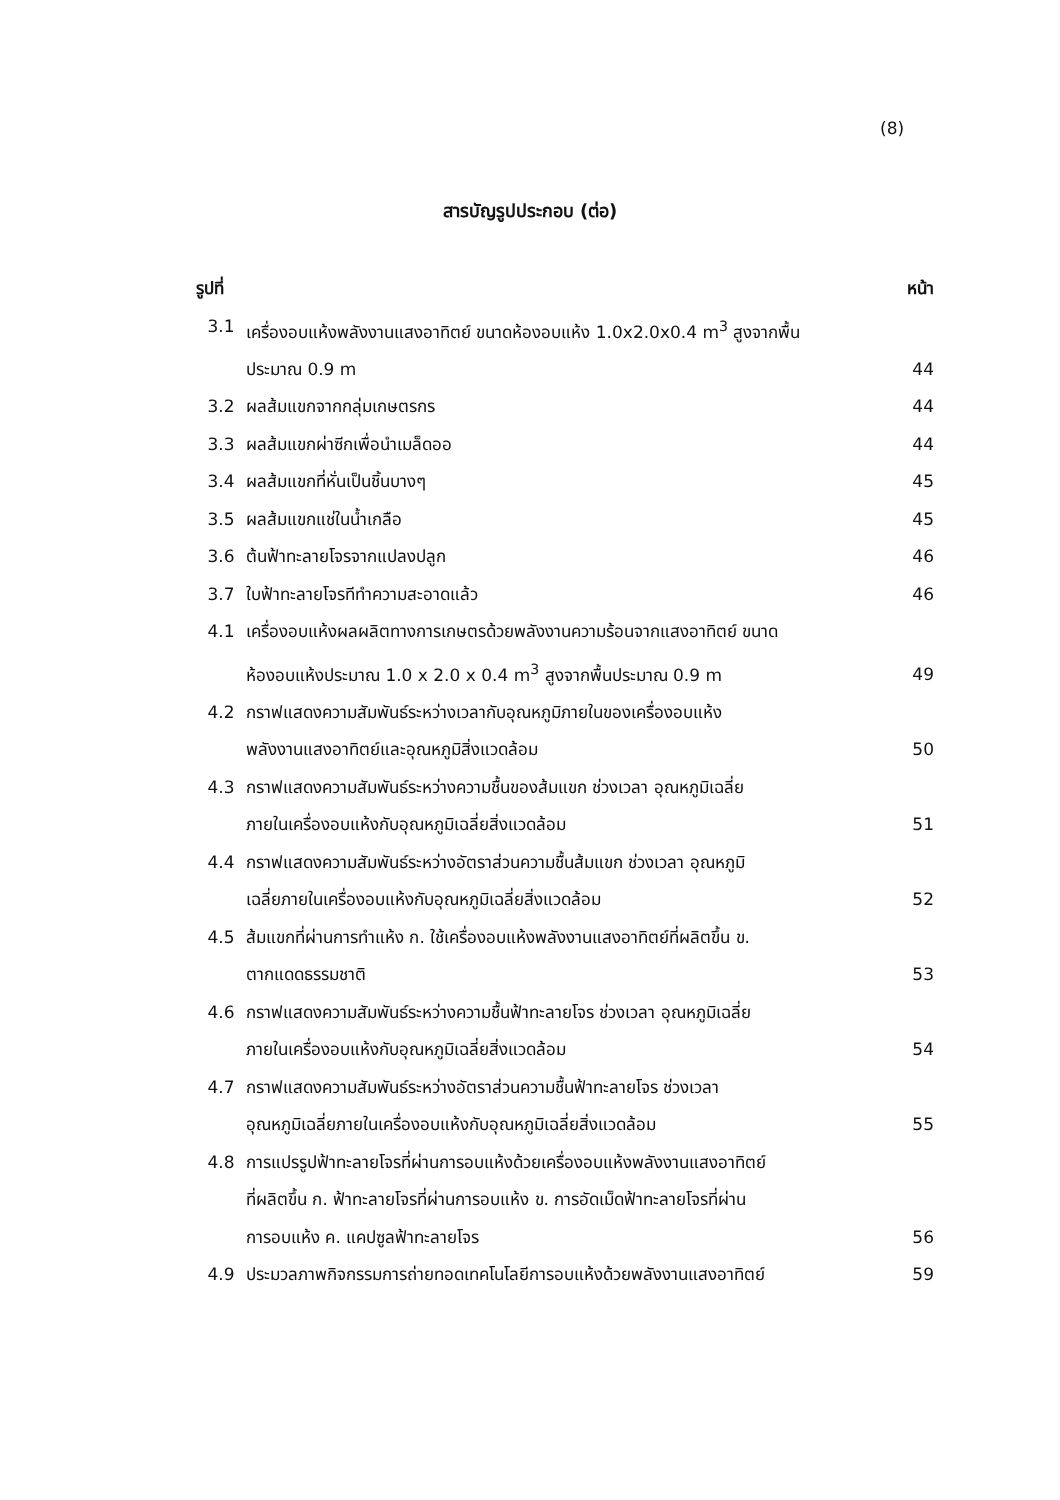(8)
สารบัญรูปประกอบ (ต่อ)
| รูปที่ | | หน้า |
| --- | --- | --- |
| 3.1 | เครื่องอบแห้งพลังงานแสงอาทิตย์ ขนาดห้องอบแห้ง 1.0x2.0x0.4 m<sup>3</sup> สูงจากพื้น ประมาณ 0.9 m | 44 |
| 3.2 | ผลส้มแขกจากกลุ่มเกษตรกร | 44 |
| 3.3 | ผลส้มแขกผ่าซีกเพื่อนำเมล็ดออ | 44 |
| 3.4 | ผลส้มแขกที่หั่นเป็นชิ้นบางๆ | 45 |
| 3.5 | ผลส้มแขกแช่ในน้ำเกลือ | 45 |
| 3.6 | ต้นฟ้าทะลายโจรจากแปลงปลูก | 46 |
| 3.7 | ใบฟ้าทะลายโจรทีทำความสะอาดแล้ว | 46 |
| 4.1 | เครื่องอบแห้งผลผลิตทางการเกษตรด้วยพลังงานความร้อนจากแสงอาทิตย์ ขนาด ห้องอบแห้งประมาณ 1.0 x 2.0 x 0.4 m<sup>3</sup> สูงจากพื้นประมาณ 0.9 m | 49 |
| 4.2 | กราฟแสดงความสัมพันธ์ระหว่างเวลากับอุณหภูมิภายในของเครื่องอบแห้ง พลังงานแสงอาทิตย์และอุณหภูมิสิ่งแวดล้อม | 50 |
| 4.3 | กราฟแสดงความสัมพันธ์ระหว่างความชื้นของส้มแขก ช่วงเวลา อุณหภูมิเฉลี่ย ภายในเครื่องอบแห้งกับอุณหภูมิเฉลี่ยสิ่งแวดล้อม | 51 |
| 4.4 | กราฟแสดงความสัมพันธ์ระหว่างอัตราส่วนความชื้นส้มแขก ช่วงเวลา อุณหภูมิ เฉลี่ยภายในเครื่องอบแห้งกับอุณหภูมิเฉลี่ยสิ่งแวดล้อม | 52 |
| 4.5 | ส้มแขกที่ผ่านการทำแห้ง ก. ใช้เครื่องอบแห้งพลังงานแสงอาทิตย์ที่ผลิตขึ้น ข. ตากแดดธรรมชาติ | 53 |
| 4.6 | กราฟแสดงความสัมพันธ์ระหว่างความชื้นฟ้าทะลายโจร ช่วงเวลา อุณหภูมิเฉลี่ย ภายในเครื่องอบแห้งกับอุณหภูมิเฉลี่ยสิ่งแวดล้อม | 54 |
| 4.7 | กราฟแสดงความสัมพันธ์ระหว่างอัตราส่วนความชื้นฟ้าทะลายโจร ช่วงเวลา อุณหภูมิเฉลี่ยภายในเครื่องอบแห้งกับอุณหภูมิเฉลี่ยสิ่งแวดล้อม | 55 |
| 4.8 | การแปรรูปฟ้าทะลายโจรที่ผ่านการอบแห้งด้วยเครื่องอบแห้งพลังงานแสงอาทิตย์ ที่ผลิตขึ้น ก. ฟ้าทะลายโจรที่ผ่านการอบแห้ง ข. การอัดเม็ดฟ้าทะลายโจรที่ผ่าน การอบแห้ง ค. แคปซูลฟ้าทะลายโจร | 56 |
| 4.9 | ประมวลภาพกิจกรรมการถ่ายทอดเทคโนโลยีการอบแห้งด้วยพลังงานแสงอาทิตย์ | 59 |